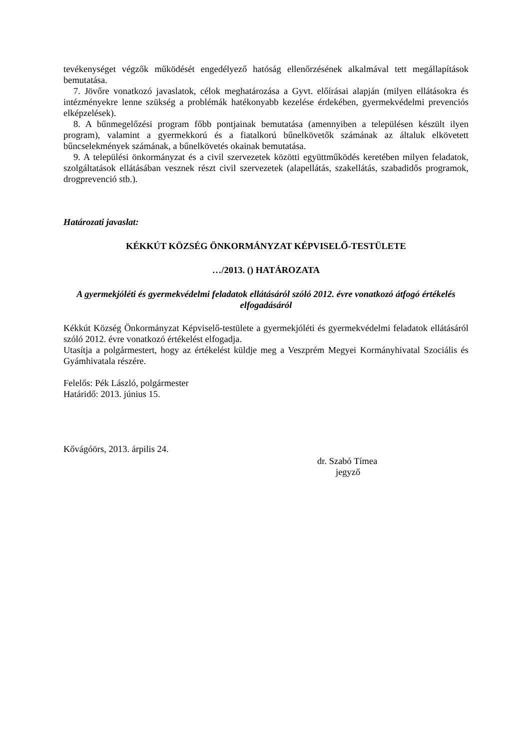tevékenységet végzők működését engedélyező hatóság ellenőrzésének alkalmával tett megállapítások bemutatása.
7. Jövőre vonatkozó javaslatok, célok meghatározása a Gyvt. előírásai alapján (milyen ellátásokra és intézményekre lenne szükség a problémák hatékonyabb kezelése érdekében, gyermekvédelmi prevenciós elképzelések).
8. A bűnmegelőzési program főbb pontjainak bemutatása (amennyiben a településen készült ilyen program), valamint a gyermekkorú és a fiatalkorú bűnelkövetők számának az általuk elkövetett bűncselekmények számának, a bűnelkövetés okainak bemutatása.
9. A települési önkormányzat és a civil szervezetek közötti együttműködés keretében milyen feladatok, szolgáltatások ellátásában vesznek részt civil szervezetek (alapellátás, szakellátás, szabadidős programok, drogprevenció stb.).
Határozati javaslat:
KÉKKÚT KÖZSÉG ÖNKORMÁNYZAT KÉPVISELŐ-TESTÜLETE
…/2013. () HATÁROZATA
A gyermekjóléti és gyermekvédelmi feladatok ellátásáról szóló 2012. évre vonatkozó átfogó értékelés elfogadásáról
Kékkút Község Önkormányzat Képviselő-testülete a gyermekjóléti és gyermekvédelmi feladatok ellátásáról szóló 2012. évre vonatkozó értékelést elfogadja.
Utasítja a polgármestert, hogy az értékelést küldje meg a Veszprém Megyei Kormányhivatal Szociális és Gyámhivatala részére.
Felelős: Pék László, polgármester
Határidő: 2013. június 15.
Kővágóörs, 2013. árpilis 24.
dr. Szabó Tímea
jegyző